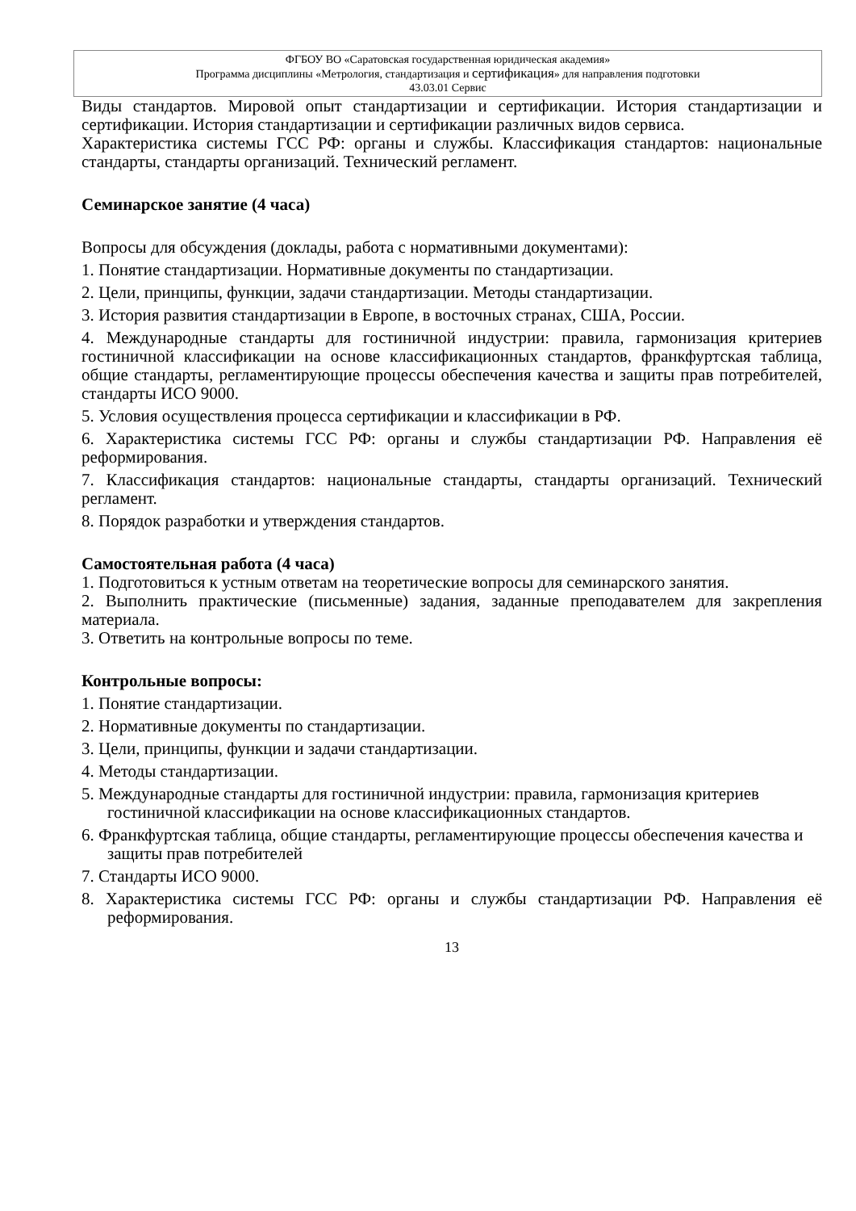ФГБОУ ВО «Саратовская государственная юридическая академия»
Программа дисциплины «Метрология, стандартизация и сертификация» для направления подготовки
43.03.01 Сервис
Виды стандартов. Мировой опыт стандартизации и сертификации. История стандартизации и сертификации. История стандартизации и сертификации различных видов сервиса.
Характеристика системы ГСС РФ: органы и службы. Классификация стандартов: национальные стандарты, стандарты организаций. Технический регламент.
Семинарское занятие (4 часа)
Вопросы для обсуждения (доклады, работа с нормативными документами):
1. Понятие стандартизации. Нормативные документы по стандартизации.
2. Цели, принципы, функции, задачи стандартизации. Методы стандартизации.
3. История развития стандартизации в Европе, в восточных странах, США, России.
4. Международные стандарты для гостиничной индустрии: правила, гармонизация критериев гостиничной классификации на основе классификационных стандартов, франкфуртская таблица, общие стандарты, регламентирующие процессы обеспечения качества и защиты прав потребителей, стандарты ИСО 9000.
5. Условия осуществления процесса сертификации и классификации в РФ.
6. Характеристика системы ГСС РФ: органы и службы стандартизации РФ. Направления её реформирования.
7. Классификация стандартов: национальные стандарты, стандарты организаций. Технический регламент.
8. Порядок разработки и утверждения стандартов.
Самостоятельная работа (4 часа)
1. Подготовиться к устным ответам на теоретические вопросы для семинарского занятия.
2. Выполнить практические (письменные) задания, заданные преподавателем для закрепления материала.
3. Ответить на контрольные вопросы по теме.
Контрольные вопросы:
1. Понятие стандартизации.
2. Нормативные документы по стандартизации.
3. Цели, принципы, функции и задачи стандартизации.
4. Методы стандартизации.
5. Международные стандарты для гостиничной индустрии: правила, гармонизация критериев гостиничной классификации на основе классификационных стандартов.
6. Франкфуртская таблица, общие стандарты, регламентирующие процессы обеспечения качества и защиты прав потребителей
7. Стандарты ИСО 9000.
8. Характеристика системы ГСС РФ: органы и службы стандартизации РФ. Направления её реформирования.
13